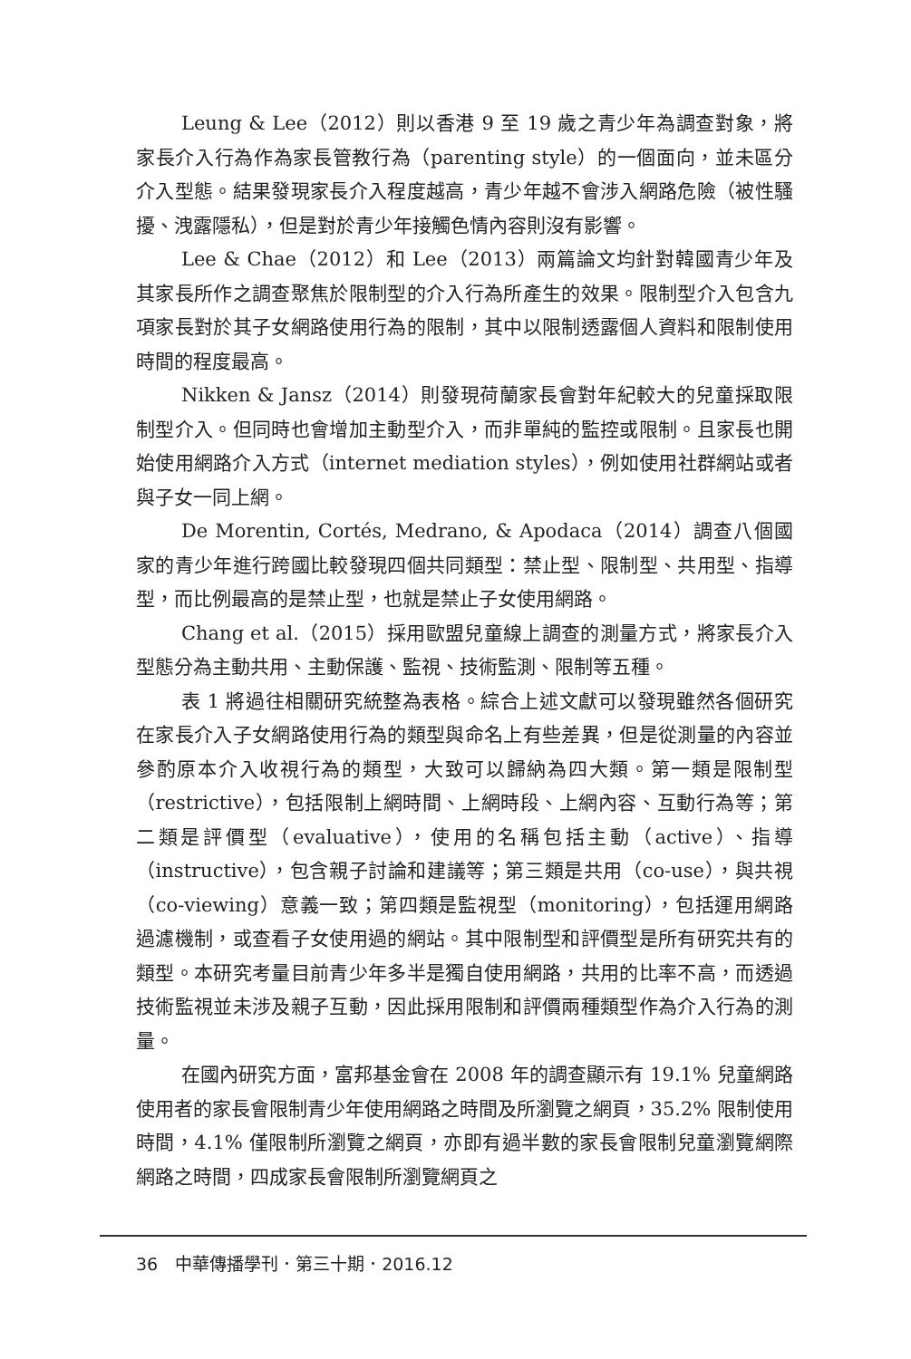Leung & Lee（2012）則以香港 9 至 19 歲之青少年為調查對象，將家長介入行為作為家長管教行為（parenting style）的一個面向，並未區分介入型態。結果發現家長介入程度越高，青少年越不會涉入網路危險（被性騷擾、洩露隱私），但是對於青少年接觸色情內容則沒有影響。
Lee & Chae（2012）和 Lee（2013）兩篇論文均針對韓國青少年及其家長所作之調查聚焦於限制型的介入行為所產生的效果。限制型介入包含九項家長對於其子女網路使用行為的限制，其中以限制透露個人資料和限制使用時間的程度最高。
Nikken & Jansz（2014）則發現荷蘭家長會對年紀較大的兒童採取限制型介入。但同時也會增加主動型介入，而非單純的監控或限制。且家長也開始使用網路介入方式（internet mediation styles），例如使用社群網站或者與子女一同上網。
De Morentin, Cortés, Medrano, & Apodaca（2014）調查八個國家的青少年進行跨國比較發現四個共同類型：禁止型、限制型、共用型、指導型，而比例最高的是禁止型，也就是禁止子女使用網路。
Chang et al.（2015）採用歐盟兒童線上調查的測量方式，將家長介入型態分為主動共用、主動保護、監視、技術監測、限制等五種。
表 1 將過往相關研究統整為表格。綜合上述文獻可以發現雖然各個研究在家長介入子女網路使用行為的類型與命名上有些差異，但是從測量的內容並參酌原本介入收視行為的類型，大致可以歸納為四大類。第一類是限制型（restrictive），包括限制上網時間、上網時段、上網內容、互動行為等；第二類是評價型（evaluative），使用的名稱包括主動（active）、指導（instructive），包含親子討論和建議等；第三類是共用（co-use），與共視（co-viewing）意義一致；第四類是監視型（monitoring），包括運用網路過濾機制，或查看子女使用過的網站。其中限制型和評價型是所有研究共有的類型。本研究考量目前青少年多半是獨自使用網路，共用的比率不高，而透過技術監視並未涉及親子互動，因此採用限制和評價兩種類型作為介入行為的測量。
在國內研究方面，富邦基金會在 2008 年的調查顯示有 19.1% 兒童網路使用者的家長會限制青少年使用網路之時間及所瀏覽之網頁，35.2% 限制使用時間，4.1% 僅限制所瀏覽之網頁，亦即有過半數的家長會限制兒童瀏覽網際網路之時間，四成家長會限制所瀏覽網頁之
36　中華傳播學刊．第三十期．2016.12